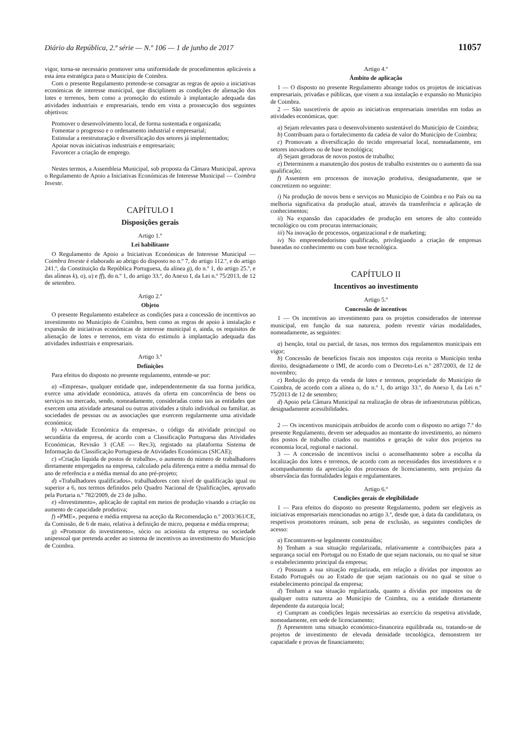Diário da República, 2.ª série — N.º 106 — 1 de junho de 2017 11057
vigor, torna-se necessário promover uma uniformidade de procedimentos aplicáveis a esta área estratégica para o Município de Coimbra.
Com o presente Regulamento pretende-se consagrar as regras de apoio a iniciativas económicas de interesse municipal, que disciplinem as condições de alienação dos lotes e terrenos, bem como a promoção do estímulo à implantação adequada das atividades industriais e empresariais, tendo em vista a prossecução dos seguintes objetivos:
Promover o desenvolvimento local, de forma sustentada e organizada;
Fomentar o progresso e o ordenamento industrial e empresarial;
Estimular a reestruturação e diversificação dos setores já implementados;
Apoiar novas iniciativas industriais e empresariais;
Favorecer a criação de emprego.
Nestes termos, a Assembleia Municipal, sob proposta da Câmara Municipal, aprova o Regulamento de Apoio a Iniciativas Económicas de Interesse Municipal — Coimbra Investe.
CAPÍTULO I
Disposições gerais
Artigo 1.º
Lei habilitante
O Regulamento de Apoio a Iniciativas Económicas de Interesse Municipal — Coimbra Investe é elaborado ao abrigo do disposto no n.º 7, do artigo 112.º, e do artigo 241.º, da Constituição da República Portuguesa, da alínea g), do n.º 1, do artigo 25.º, e das alíneas k), o), u) e ff), do n.º 1, do artigo 33.º, do Anexo I, da Lei n.º 75/2013, de 12 de setembro.
Artigo 2.º
Objeto
O presente Regulamento estabelece as condições para a concessão de incentivos ao investimento no Município de Coimbra, bem como as regras de apoio à instalação e expansão de iniciativas económicas de interesse municipal e, ainda, os requisitos de alienação de lotes e terrenos, em vista do estímulo à implantação adequada das atividades industriais e empresariais.
Artigo 3.º
Definições
Para efeitos do disposto no presente regulamento, entende-se por:
a) «Empresa», qualquer entidade que, independentemente da sua forma jurídica, exerce uma atividade económica, através da oferta em concorrência de bens ou serviços no mercado, sendo, nomeadamente, consideradas como tais as entidades que exercem uma atividade artesanal ou outras atividades a título individual ou familiar, as sociedades de pessoas ou as associações que exercem regularmente uma atividade económica;
b) «Atividade Económica da empresa», o código da atividade principal ou secundária da empresa, de acordo com a Classificação Portuguesa das Atividades Económicas, Revisão 3 (CAE — Rev.3), registado na plataforma Sistema de Informação da Classificação Portuguesa de Atividades Económicas (SICAE);
c) «Criação líquida de postos de trabalho», o aumento do número de trabalhadores diretamente empregados na empresa, calculado pela diferença entre a média mensal do ano de referência e a média mensal do ano pré-projeto;
d) «Trabalhadores qualificados», trabalhadores com nível de qualificação igual ou superior a 6, nos termos definidos pelo Quadro Nacional de Qualificações, aprovado pela Portaria n.º 782/2009, de 23 de julho.
e) «Investimento», aplicação de capital em meios de produção visando a criação ou aumento de capacidade produtiva;
f) «PME», pequena e média empresa na aceção da Recomendação n.º 2003/361/CE, da Comissão, de 6 de maio, relativa à definição de micro, pequena e média empresa;
g) «Promotor do investimento», sócio ou acionista da empresa ou sociedade unipessoal que pretenda aceder ao sistema de incentivos ao investimento do Município de Coimbra.
Artigo 4.º
Âmbito de aplicação
1 — O disposto no presente Regulamento abrange todos os projetos de iniciativas empresariais, privadas e públicas, que visem a sua instalação e expansão no Município de Coimbra.
2 — São suscetíveis de apoio as iniciativas empresariais inseridas em todas as atividades económicas, que:
a) Sejam relevantes para o desenvolvimento sustentável do Município de Coimbra;
b) Contribuam para o fortalecimento da cadeia de valor do Município de Coimbra;
c) Promovam a diversificação do tecido empresarial local, nomeadamente, em setores inovadores ou de base tecnológica;
d) Sejam geradoras de novos postos de trabalho;
e) Determinem a manutenção dos postos de trabalho existentes ou o aumento da sua qualificação;
f) Assentem em processos de inovação produtiva, designadamente, que se concretizem no seguinte:
i) Na produção de novos bens e serviços no Município de Coimbra e no País ou na melhoria significativa da produção atual, através da transferência e aplicação de conhecimentos;
ii) Na expansão das capacidades de produção em setores de alto conteúdo tecnológico ou com procuras internacionais;
iii) Na inovação de processos, organizacional e de marketing;
iv) No empreendedorismo qualificado, privilegiando a criação de empresas baseadas no conhecimento ou com base tecnológica.
CAPÍTULO II
Incentivos ao investimento
Artigo 5.º
Concessão de incentivos
1 — Os incentivos ao investimento para os projetos considerados de interesse municipal, em função da sua natureza, podem revestir várias modalidades, nomeadamente, as seguintes:
a) Isenção, total ou parcial, de taxas, nos termos dos regulamentos municipais em vigor;
b) Concessão de benefícios fiscais nos impostos cuja receita o Município tenha direito, designadamente o IMI, de acordo com o Decreto-Lei n.º 287/2003, de 12 de novembro;
c) Redução do preço da venda de lotes e terrenos, propriedade do Município de Coimbra, de acordo com a alínea o, do n.º 1, do artigo 33.º, do Anexo I, da Lei n.º 75/2013 de 12 de setembro;
d) Apoio pela Câmara Municipal na realização de obras de infraestruturas públicas, designadamente acessibilidades.
2 — Os incentivos municipais atribuídos de acordo com o disposto no artigo 7.º do presente Regulamento, devem ser adequados ao montante do investimento, ao número dos postos de trabalho criados ou mantidos e geração de valor dos projetos na economia local, regional e nacional.
3 — A concessão de incentivos inclui o aconselhamento sobre a escolha da localização dos lotes e terrenos, de acordo com as necessidades dos investidores e o acompanhamento da apreciação dos processos de licenciamento, sem prejuízo da observância das formalidades legais e regulamentares.
Artigo 6.º
Condições gerais de elegibilidade
1 — Para efeitos do disposto no presente Regulamento, podem ser elegíveis as iniciativas empresariais mencionadas no artigo 3.º, desde que, à data da candidatura, os respetivos promotores reúnam, sob pena de exclusão, as seguintes condições de acesso:
a) Encontrarem-se legalmente constituídas;
b) Tenham a sua situação regularizada, relativamente a contribuições para a segurança social em Portugal ou no Estado de que sejam nacionais, ou no qual se situe o estabelecimento principal da empresa;
c) Possuam a sua situação regularizada, em relação a dívidas por impostos ao Estado Português ou ao Estado de que sejam nacionais ou no qual se situe o estabelecimento principal da empresa;
d) Tenham a sua situação regularizada, quanto a dívidas por impostos ou de qualquer outra natureza ao Município de Coimbra, ou a entidade diretamente dependente da autarquia local;
e) Cumpram as condições legais necessárias ao exercício da respetiva atividade, nomeadamente, em sede de licenciamento;
f) Apresentem uma situação económico-financeira equilibrada ou, tratando-se de projetos de investimento de elevada densidade tecnológica, demonstrem ter capacidade e provas de financiamento;